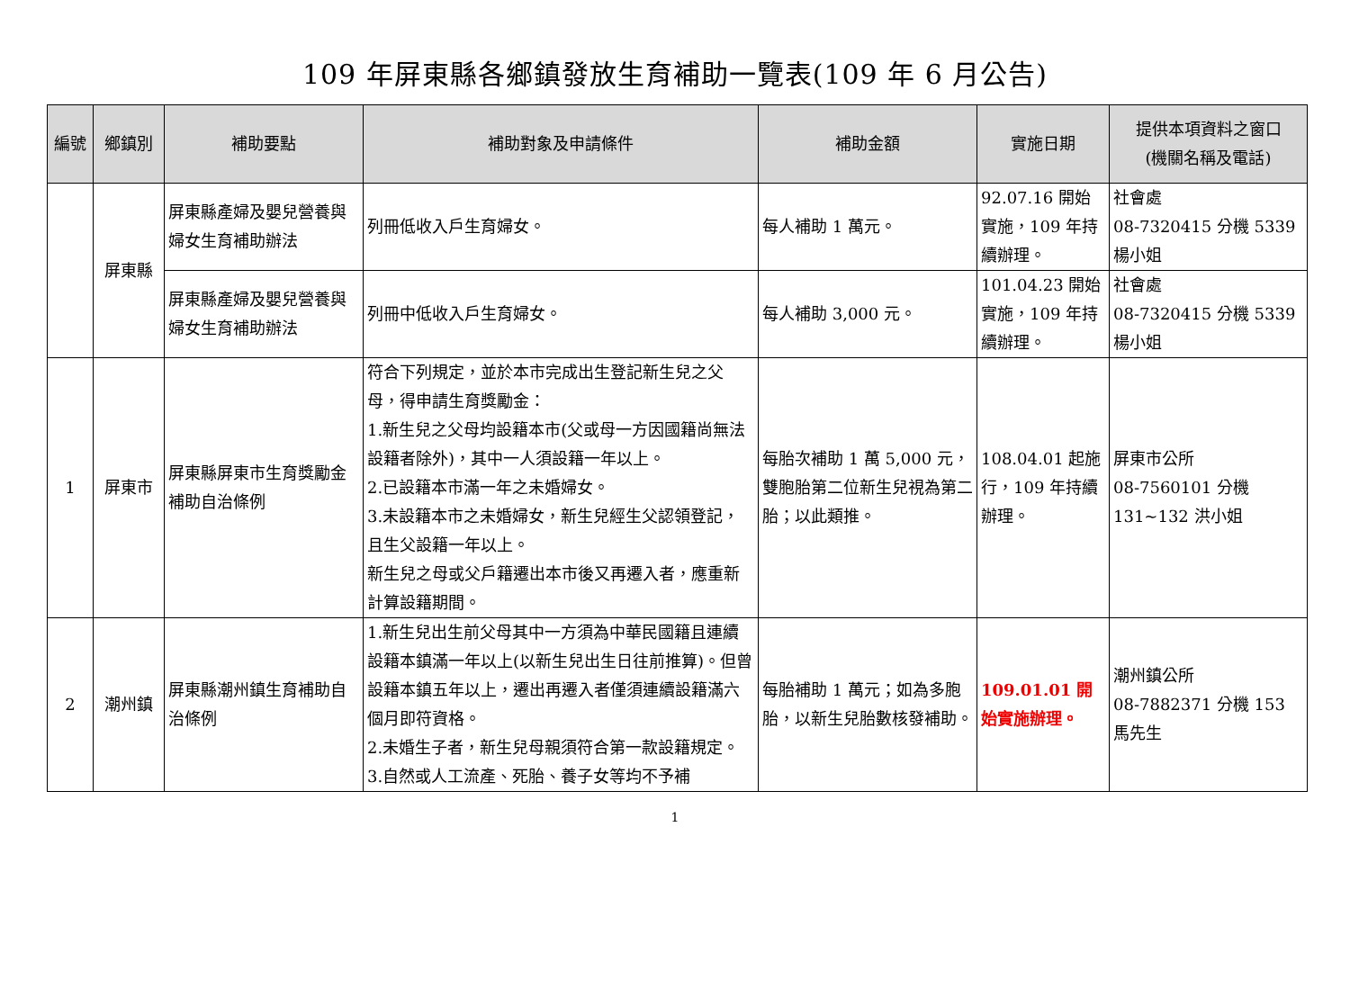109 年屏東縣各鄉鎮發放生育補助一覽表(109 年 6 月公告)
| 編號 | 鄉鎮別 | 補助要點 | 補助對象及申請條件 | 補助金額 | 實施日期 | 提供本項資料之窗口 (機關名稱及電話) |
| --- | --- | --- | --- | --- | --- | --- |
| | 屏東縣 | 屏東縣產婦及嬰兒營養與婦女生育補助辦法 | 列冊低收入戶生育婦女。 | 每人補助 1 萬元。 | 92.07.16 開始實施，109 年持續辦理。 | 社會處 08-7320415 分機 5339 楊小姐 |
| | | 屏東縣產婦及嬰兒營養與婦女生育補助辦法 | 列冊中低收入戶生育婦女。 | 每人補助 3,000 元。 | 101.04.23 開始實施，109 年持續辦理。 | 社會處 08-7320415 分機 5339 楊小姐 |
| 1 | 屏東市 | 屏東縣屏東市生育獎勵金補助自治條例 | 符合下列規定，並於本市完成出生登記新生兒之父母，得申請生育獎勵金： 1.新生兒之父母均設籍本市(父或母一方因國籍尚無法設籍者除外)，其中一人須設籍一年以上。 2.已設籍本市滿一年之未婚婦女。 3.未設籍本市之未婚婦女，新生兒經生父認領登記，且生父設籍一年以上。 新生兒之母或父戶籍遷出本市後又再遷入者，應重新計算設籍期間。 | 每胎次補助 1 萬 5,000 元，雙胞胎第二位新生兒視為第二胎；以此類推。 | 108.04.01 起施行，109 年持續辦理。 | 屏東市公所 08-7560101 分機 131~132 洪小姐 |
| 2 | 潮州鎮 | 屏東縣潮州鎮生育補助自治條例 | 1.新生兒出生前父母其中一方須為中華民國籍且連續設籍本鎮滿一年以上(以新生兒出生日往前推算)。但曾設籍本鎮五年以上，遷出再遷入者僅須連續設籍滿六個月即符資格。 2.未婚生子者，新生兒母親須符合第一款設籍規定。 3.自然或人工流產、死胎、養子女等均不予補 | 每胎補助 1 萬元；如為多胞胎，以新生兒胎數核發補助。 | 109.01.01 開始實施辦理。 | 潮州鎮公所 08-7882371 分機 153 馬先生 |
1